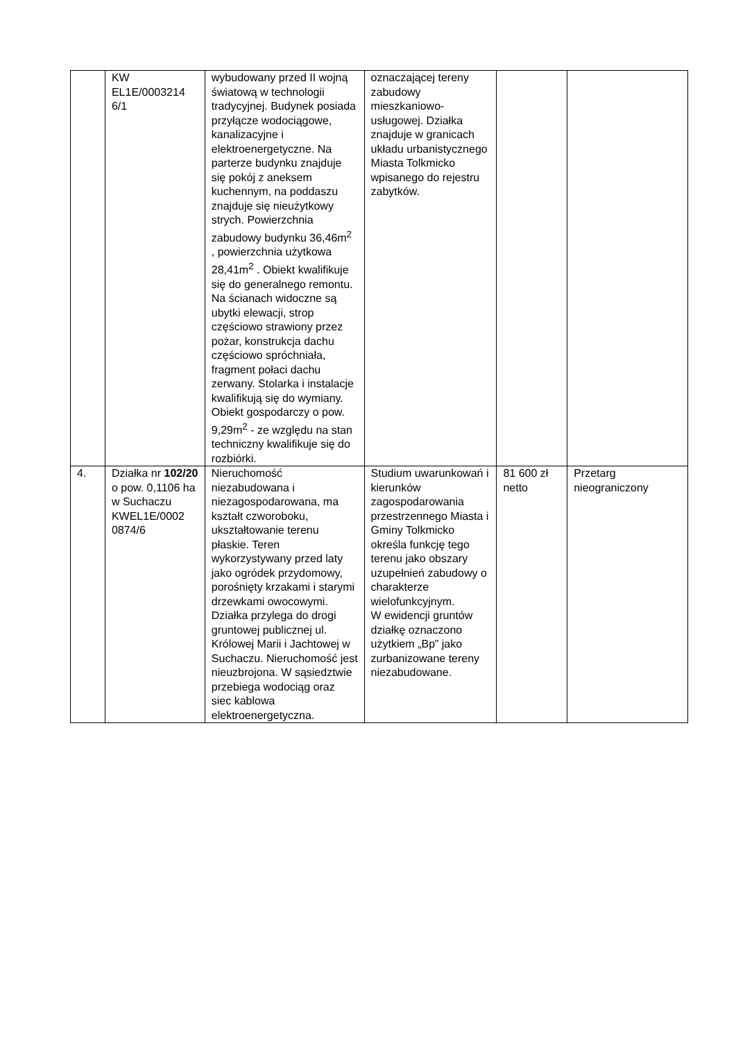| | KW EL1E/0003214 6/1 | wybudowany przed II wojną światową w technologii tradycyjnej. Budynek posiada przyłącze wodociągowe, kanalizacyjne i elektroenergetyczne. Na parterze budynku znajduje się pokój z aneksem kuchennym, na poddaszu znajduje się nieużytkowy strych. Powierzchnia zabudowy budynku 36,46m<sup>2</sup> , powierzchnia użytkowa 28,41m<sup>2</sup> . Obiekt kwalifikuje się do generalnego remontu. Na ścianach widoczne są ubytki elewacji, strop częściowo strawiony przez pożar, konstrukcja dachu częściowo spróchniała, fragment połaci dachu zerwany. Stolarka i instalacje kwalifikują się do wymiany. Obiekt gospodarczy o pow. 9,29m<sup>2</sup> - ze względu na stan techniczny kwalifikuje się do rozbiórki. | oznaczającej tereny zabudowy mieszkaniowo-usługowej. Działka znajduje w granicach układu urbanistycznego Miasta Tolkmicko wpisanego do rejestru zabytków. | | |
| 4. | Działka nr 102/20 o pow. 0,1106 ha w Suchaczu KWEL1E/0002 0874/6 | Nieruchomość niezabudowana i niezagospodarowana, ma kształt czworoboku, ukształtowanie terenu płaskie. Teren wykorzystywany przed laty jako ogródek przydomowy, porośnięty krzakami i starymi drzewkami owocowymi. Działka przylega do drogi gruntowej publicznej ul. Królowej Marii i Jachtowej w Suchaczu. Nieruchomość jest nieuzbrojona. W sąsiedztwie przebiega wodociąg oraz siec kablowa elektroenergetyczna. | Studium uwarunkowań i kierunków zagospodarowania przestrzennego Miasta i Gminy Tolkmicko określa funkcję tego terenu jako obszary uzupełnień zabudowy o charakterze wielofunkcyjnym. W ewidencji gruntów działkę oznaczono użytkiem „Bp” jako zurbanizowane tereny niezabudowane. | 81 600 zł netto | Przetarg nieograniczony |